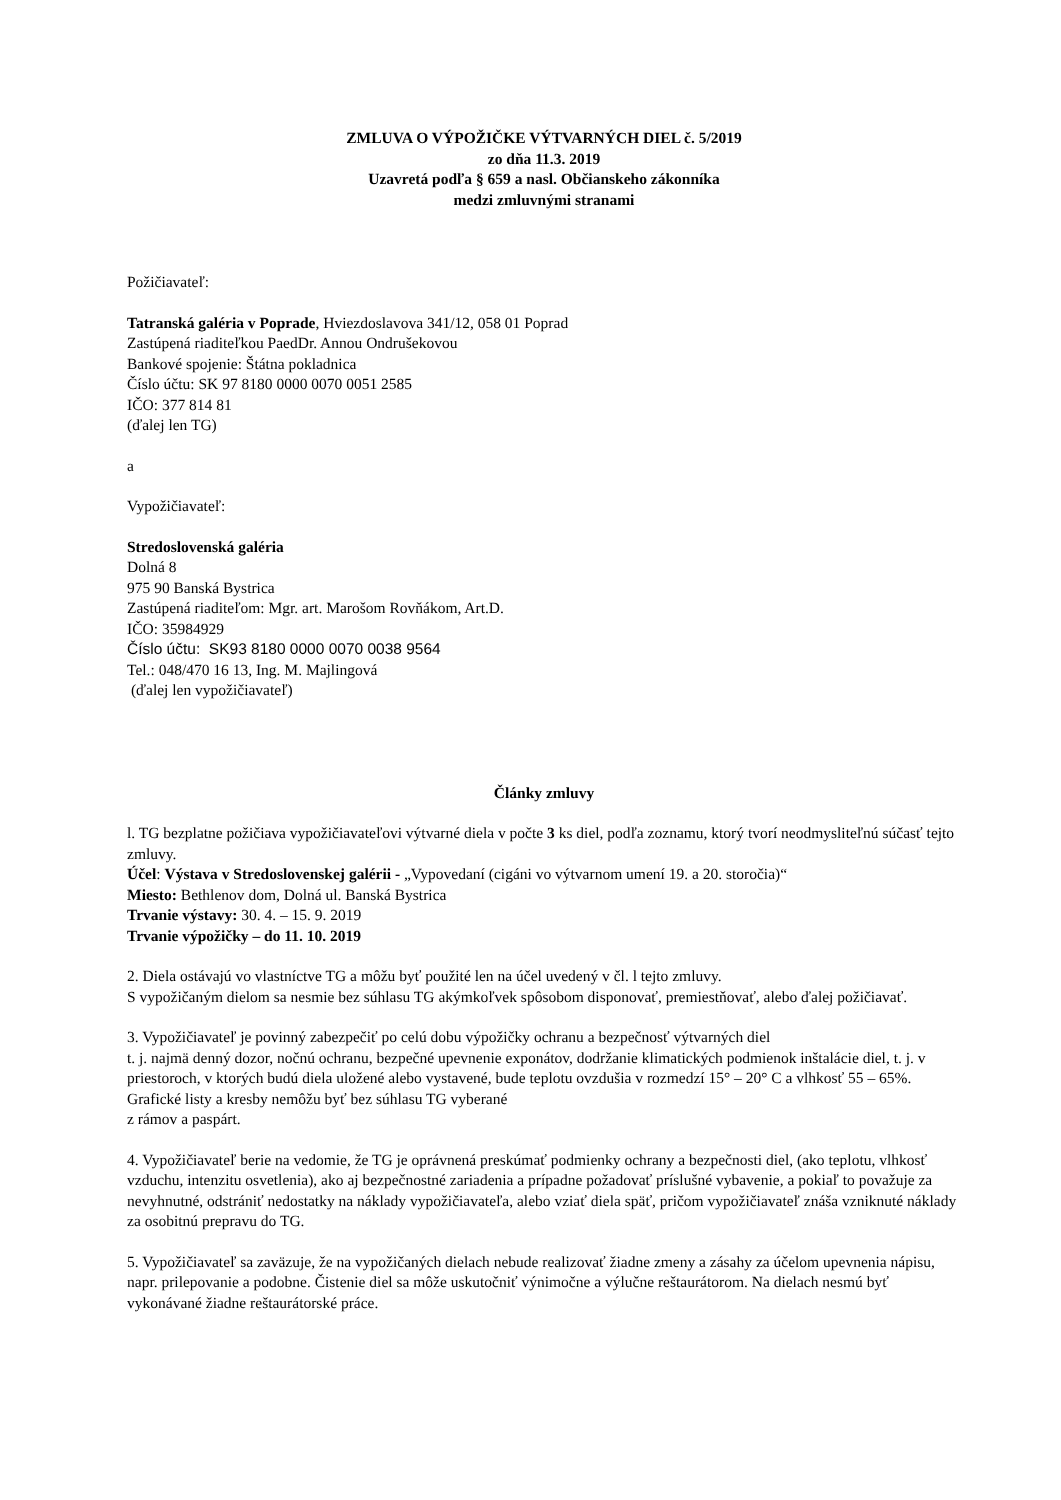ZMLUVA O VÝPOŽIČKE VÝTVARNÝCH DIEL č. 5/2019
zo dňa 11.3. 2019
Uzavretá podľa § 659 a nasl. Občianskeho zákonníka
medzi zmluvnými stranami
Požičiavateľ:
Tatranská galéria v Poprade, Hviezdoslavova 341/12, 058 01 Poprad
Zastúpená riaditeľkou PaedDr. Annou Ondrušekovou
Bankové spojenie: Štátna pokladnica
Číslo účtu: SK 97 8180 0000 0070 0051 2585
IČO: 377 814 81
(ďalej len TG)
a
Vypožičiavateľ:
Stredoslovenská galéria
Dolná 8
975 90 Banská Bystrica
Zastúpená riaditeľom: Mgr. art. Marošom Rovňákom, Art.D.
IČO: 35984929
Číslo účtu: SK93 8180 0000 0070 0038 9564
Tel.: 048/470 16 13, Ing. M. Majlingová
(ďalej len vypožičiavateľ)
Články zmluvy
l. TG bezplatne požičiava vypožičiavateľovi výtvarné diela v počte 3 ks diel, podľa zoznamu, ktorý tvorí neodmysliteľnú súčasť tejto zmluvy.
Účel: Výstava v Stredoslovenskej galérii - „Vypovedaní (cigáni vo výtvarnom umení 19. a 20. storočia)“
Miesto: Bethlenov dom, Dolná ul. Banská Bystrica
Trvanie výstavy: 30. 4. – 15. 9. 2019
Trvanie výpožičky – do 11. 10. 2019
2. Diela ostávajú vo vlastníctve TG a môžu byť použité len na účel uvedený v čl. l tejto zmluvy.
S vypožičaným dielom sa nesmie bez súhlasu TG akýmkoľvek spôsobom disponovať, premiestňovať, alebo ďalej požičiavať.
3. Vypožičiavateľ je povinný zabezpečiť po celú dobu výpožičky ochranu a bezpečnosť výtvarných diel
t. j. najmä denný dozor, nočnú ochranu, bezpečné upevnenie exponátov, dodržanie klimatických podmienok inštalácie diel, t. j. v priestoroch, v ktorých budú diela uložené alebo vystavené, bude teplotu ovzdušia v rozmedzí 15° – 20° C a vlhkosť 55 – 65%. Grafické listy a kresby nemôžu byť bez súhlasu TG vyberané
z rámov a paspárt.
4. Vypožičiavateľ berie na vedomie, že TG je oprávnená preskúmať podmienky ochrany a bezpečnosti diel, (ako teplotu, vlhkosť vzduchu, intenzitu osvetlenia), ako aj bezpečnostné zariadenia a prípadne požadovať príslušné vybavenie, a pokiaľ to považuje za nevyhnutné, odstrániť nedostatky na náklady vypožičiavateľa, alebo vziať diela späť, pričom vypožičiavateľ znáša vzniknuté náklady za osobitnú prepravu do TG.
5. Vypožičiavateľ sa zaväzuje, že na vypožičaných dielach nebude realizovať žiadne zmeny a zásahy za účelom upevnenia nápisu, napr. prilepovanie a podobne. Čistenie diel sa môže uskutočniť výnimočne a výlučne reštaurátorom. Na dielach nesmú byť vykonávané žiadne reštaurátorské práce.